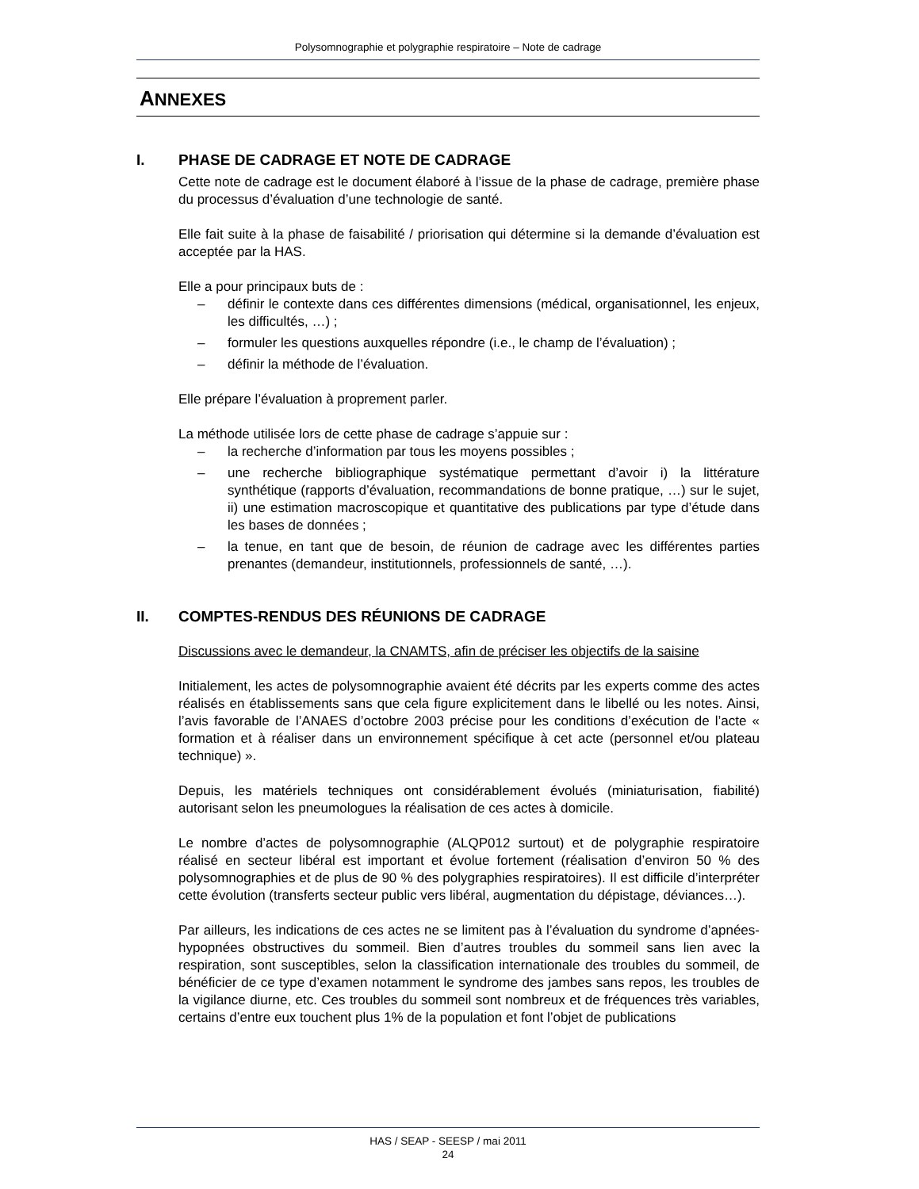Polysomnographie et polygraphie respiratoire – Note de cadrage
ANNEXES
I. PHASE DE CADRAGE ET NOTE DE CADRAGE
Cette note de cadrage est le document élaboré à l’issue de la phase de cadrage, première phase du processus d’évaluation d’une technologie de santé.
Elle fait suite à la phase de faisabilité / priorisation qui détermine si la demande d’évaluation est acceptée par la HAS.
Elle a pour principaux buts de :
– définir le contexte dans ces différentes dimensions (médical, organisationnel, les enjeux, les difficultés, …) ;
– formuler les questions auxquelles répondre (i.e., le champ de l’évaluation) ;
– définir la méthode de l’évaluation.
Elle prépare l’évaluation à proprement parler.
La méthode utilisée lors de cette phase de cadrage s’appuie sur :
– la recherche d’information par tous les moyens possibles ;
– une recherche bibliographique systématique permettant d’avoir i) la littérature synthétique (rapports d’évaluation, recommandations de bonne pratique, …) sur le sujet, ii) une estimation macroscopique et quantitative des publications par type d’étude dans les bases de données ;
– la tenue, en tant que de besoin, de réunion de cadrage avec les différentes parties prenantes (demandeur, institutionnels, professionnels de santé, …).
II. COMPTES-RENDUS DES RÉUNIONS DE CADRAGE
Discussions avec le demandeur, la CNAMTS, afin de préciser les objectifs de la saisine
Initialement, les actes de polysomnographie avaient été décrits par les experts comme des actes réalisés en établissements sans que cela figure explicitement dans le libellé ou les notes. Ainsi, l’avis favorable de l’ANAES d’octobre 2003 précise pour les conditions d’exécution de l’acte « formation et à réaliser dans un environnement spécifique à cet acte (personnel et/ou plateau technique) ».
Depuis, les matériels techniques ont considérablement évolués (miniaturisation, fiabilité) autorisant selon les pneumologues la réalisation de ces actes à domicile.
Le nombre d’actes de polysomnographie (ALQP012 surtout) et de polygraphie respiratoire réalisé en secteur libéral est important et évolue fortement (réalisation d’environ 50 % des polysomnographies et de plus de 90 % des polygraphies respiratoires). Il est difficile d’interpréter cette évolution (transferts secteur public vers libéral, augmentation du dépistage, déviances…).
Par ailleurs, les indications de ces actes ne se limitent pas à l’évaluation du syndrome d’apnées-hypopnées obstructives du sommeil. Bien d’autres troubles du sommeil sans lien avec la respiration, sont susceptibles, selon la classification internationale des troubles du sommeil, de bénéficier de ce type d’examen notamment le syndrome des jambes sans repos, les troubles de la vigilance diurne, etc. Ces troubles du sommeil sont nombreux et de fréquences très variables, certains d’entre eux touchent plus 1% de la population et font l’objet de publications
HAS / SEAP - SEESP / mai 2011
24